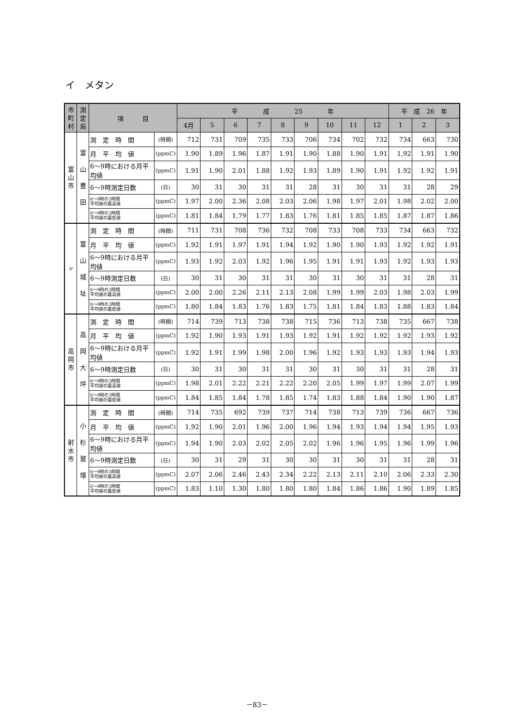イ　メタン
| 市町村 | 測定局 | 項 目 | | 平 成 25 年 | | | | | | | | | 平 成 26 年 | | |
| --- | --- | --- | --- | --- | --- | --- | --- | --- | --- | --- | --- | --- | --- | --- | --- |
| | | | | 4月 | 5 | 6 | 7 | 8 | 9 | 10 | 11 | 12 | 1 | 2 | 3 |
| 富山市 | 富 山 豊 田 | 測 定 時 間 | (時間) | 712 | 731 | 709 | 735 | 733 | 706 | 734 | 702 | 732 | 734 | 663 | 730 |
| | | 月 平 均 値 | (ppmC) | 1.90 | 1.89 | 1.96 | 1.87 | 1.91 | 1.90 | 1.88 | 1.90 | 1.91 | 1.92 | 1.91 | 1.90 |
| | | 6～9時における月平均値 | (ppmC) | 1.91 | 1.90 | 2.01 | 1.88 | 1.92 | 1.93 | 1.89 | 1.90 | 1.91 | 1.92 | 1.92 | 1.91 |
| | | 6～9時測定日数 | (日) | 30 | 31 | 30 | 31 | 31 | 28 | 31 | 30 | 31 | 31 | 28 | 29 |
| | | 6～9時の3時間 平均値の最高値 | (ppmC) | 1.97 | 2.00 | 2.36 | 2.08 | 2.03 | 2.06 | 1.98 | 1.97 | 2.01 | 1.98 | 2.02 | 2.00 |
| | | 6～9時の3時間 平均値の最低値 | (ppmC) | 1.81 | 1.84 | 1.79 | 1.77 | 1.83 | 1.76 | 1.81 | 1.85 | 1.85 | 1.87 | 1.87 | 1.86 |
| 〃 | 富 山 城 址 | 測 定 時 間 | (時間) | 711 | 731 | 708 | 736 | 732 | 708 | 733 | 708 | 733 | 734 | 663 | 732 |
| | | 月 平 均 値 | (ppmC) | 1.92 | 1.91 | 1.97 | 1.91 | 1.94 | 1.92 | 1.90 | 1.90 | 1.93 | 1.92 | 1.92 | 1.91 |
| | | 6～9時における月平均値 | (ppmC) | 1.93 | 1.92 | 2.03 | 1.92 | 1.96 | 1.95 | 1.91 | 1.91 | 1.93 | 1.92 | 1.93 | 1.93 |
| | | 6～9時測定日数 | (日) | 30 | 31 | 30 | 31 | 31 | 30 | 31 | 30 | 31 | 31 | 28 | 31 |
| | | 6～9時の3時間 平均値の最高値 | (ppmC) | 2.00 | 2.00 | 2.26 | 2.11 | 2.13 | 2.08 | 1.99 | 1.99 | 2.03 | 1.98 | 2.03 | 1.99 |
| | | 6～9時の3時間 平均値の最低値 | (ppmC) | 1.80 | 1.84 | 1.83 | 1.76 | 1.83 | 1.75 | 1.81 | 1.84 | 1.83 | 1.88 | 1.83 | 1.84 |
| 高岡市 | 高 岡 大 坪 | 測 定 時 間 | (時間) | 714 | 739 | 713 | 738 | 738 | 715 | 736 | 713 | 738 | 735 | 667 | 738 |
| | | 月 平 均 値 | (ppmC) | 1.92 | 1.90 | 1.93 | 1.91 | 1.93 | 1.92 | 1.91 | 1.92 | 1.92 | 1.92 | 1.93 | 1.92 |
| | | 6～9時における月平均値 | (ppmC) | 1.92 | 1.91 | 1.99 | 1.98 | 2.00 | 1.96 | 1.92 | 1.93 | 1.93 | 1.93 | 1.94 | 1.93 |
| | | 6～9時測定日数 | (日) | 30 | 31 | 30 | 31 | 31 | 30 | 31 | 30 | 31 | 31 | 28 | 31 |
| | | 6～9時の3時間 平均値の最高値 | (ppmC) | 1.98 | 2.01 | 2.22 | 2.21 | 2.22 | 2.20 | 2.05 | 1.99 | 1.97 | 1.99 | 2.07 | 1.99 |
| | | 6～9時の3時間 平均値の最低値 | (ppmC) | 1.84 | 1.85 | 1.84 | 1.78 | 1.85 | 1.74 | 1.83 | 1.88 | 1.84 | 1.90 | 1.90 | 1.87 |
| 射水市 | 小 杉 鷲 塚 | 測 定 時 間 | (時間) | 714 | 735 | 692 | 739 | 737 | 714 | 738 | 713 | 739 | 736 | 667 | 736 |
| | | 月 平 均 値 | (ppmC) | 1.92 | 1.90 | 2.01 | 1.96 | 2.00 | 1.96 | 1.94 | 1.93 | 1.94 | 1.94 | 1.95 | 1.93 |
| | | 6～9時における月平均値 | (ppmC) | 1.94 | 1.90 | 2.03 | 2.02 | 2.05 | 2.02 | 1.96 | 1.96 | 1.95 | 1.96 | 1.99 | 1.96 |
| | | 6～9時測定日数 | (日) | 30 | 31 | 29 | 31 | 30 | 30 | 31 | 30 | 31 | 31 | 28 | 31 |
| | | 6～9時の3時間 平均値の最高値 | (ppmC) | 2.07 | 2.06 | 2.46 | 2.43 | 2.34 | 2.22 | 2.13 | 2.11 | 2.10 | 2.06 | 2.33 | 2.30 |
| | | 6～9時の3時間 平均値の最低値 | (ppmC) | 1.83 | 1.10 | 1.30 | 1.80 | 1.80 | 1.80 | 1.84 | 1.86 | 1.86 | 1.90 | 1.89 | 1.85 |
－83－